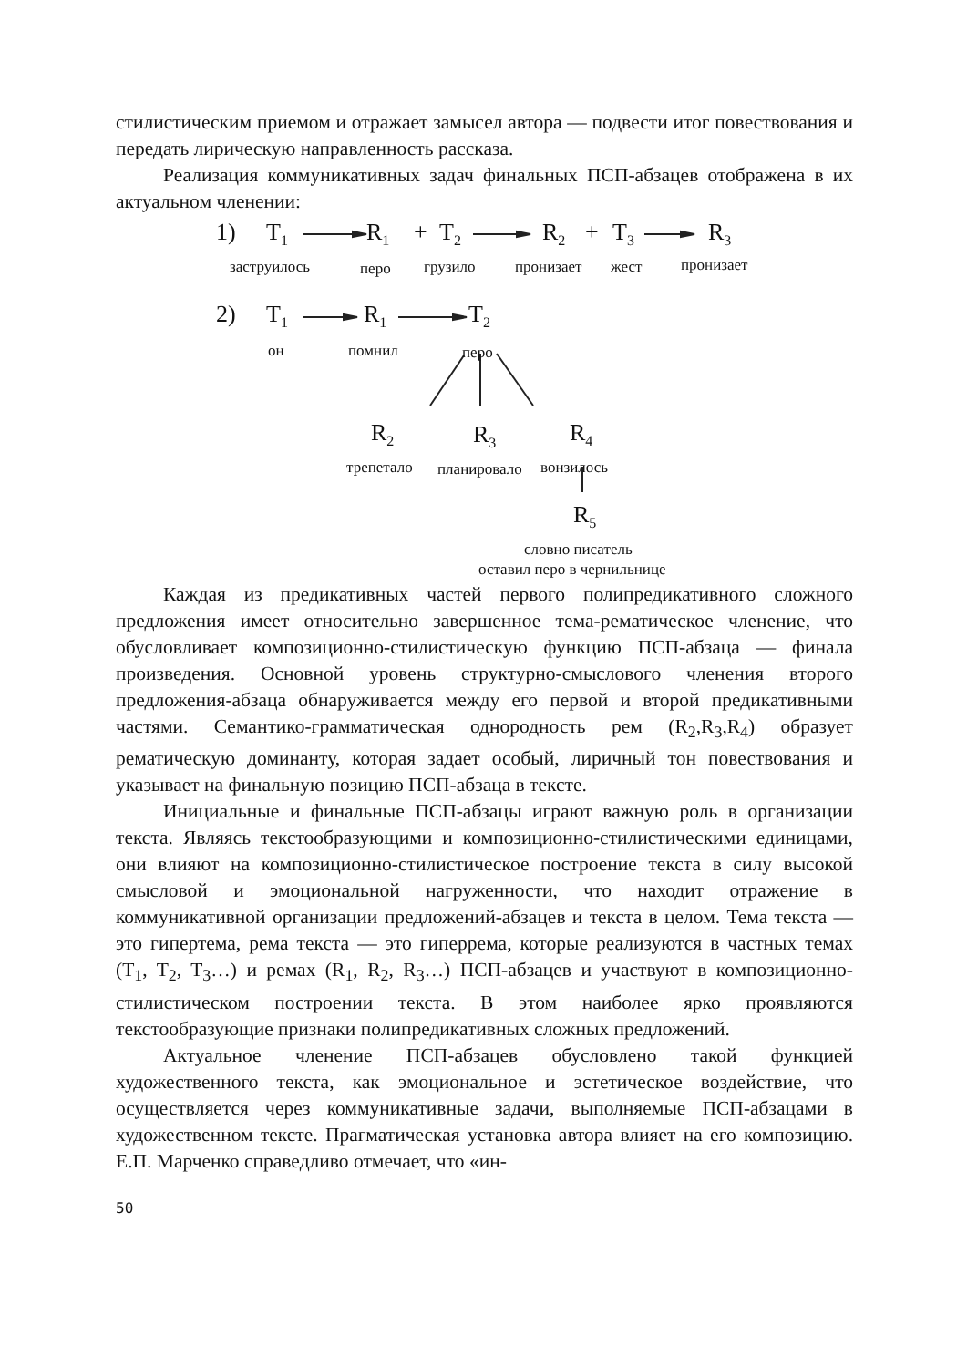стилистическим приемом и отражает замысел автора — подвести итог повествования и передать лирическую направленность рассказа.
Реализация коммуникативных задач финальных ПСП-абзацев отображена в их актуальном членении:
1) T<sub>1</sub> R<sub>1</sub> + T<sub>2</sub> R<sub>2</sub> + T<sub>3</sub> R<sub>3</sub>
заструилось перо грузило пронизает жест пронизает
2) T<sub>1</sub> R<sub>1</sub> T<sub>2</sub>
он помнил перо
R<sub>2</sub> R<sub>3</sub> R<sub>4</sub>
трепетало планировало вонзилось
R<sub>5</sub>
словно писатель
оставил перо в чернильнице
Каждая из предикативных частей первого полипредикативного сложного предложения имеет относительно завершенное тема-рематическое членение, что обусловливает композиционно-стилистическую функцию ПСП-абзаца — финала произведения. Основной уровень структурно-смыслового членения второго предложения-абзаца обнаруживается между его первой и второй предикативными частями. Семантико-грамматическая однородность рем (R<sub>2</sub>,R<sub>3</sub>,R<sub>4</sub>) образует рематическую доминанту, которая задает особый, лиричный тон повествования и указывает на финальную позицию ПСП-абзаца в тексте.
Инициальные и финальные ПСП-абзацы играют важную роль в организации текста. Являясь текстообразующими и композиционно-стилистическими единицами, они влияют на композиционно-стилистическое построение текста в силу высокой смысловой и эмоциональной нагруженности, что находит отражение в коммуникативной организации предложений-абзацев и текста в целом. Тема текста — это гипертема, рема текста — это гиперрема, которые реализуются в частных темах (T<sub>1</sub>, T<sub>2</sub>, T<sub>3</sub>…) и ремах (R<sub>1</sub>, R<sub>2</sub>, R<sub>3</sub>…) ПСП-абзацев и участвуют в композиционно-стилистическом построении текста. В этом наиболее ярко проявляются текстообразующие признаки полипредикативных сложных предложений.
Актуальное членение ПСП-абзацев обусловлено такой функцией художественного текста, как эмоциональное и эстетическое воздействие, что осуществляется через коммуникативные задачи, выполняемые ПСП-абзацами в художественном тексте. Прагматическая установка автора влияет на его композицию. Е.П. Марченко справедливо отмечает, что «ин-
50